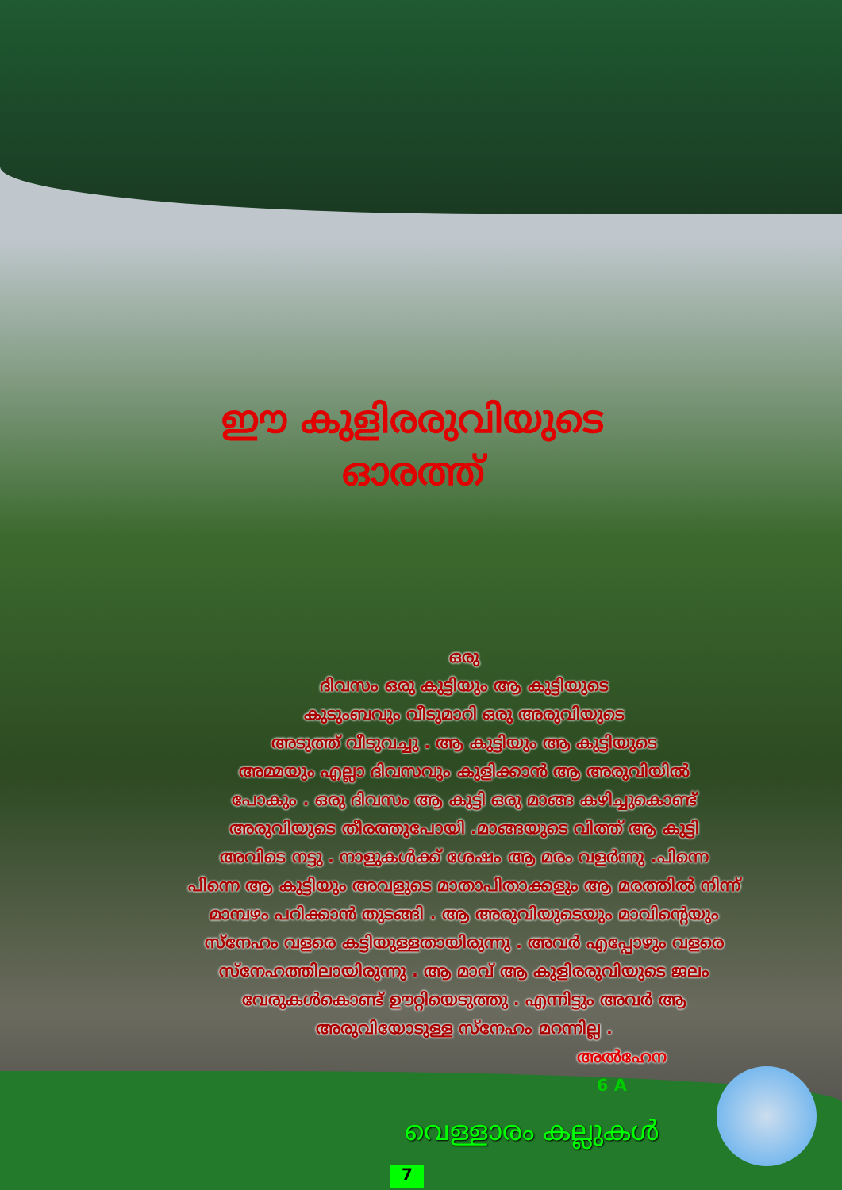ഈ കുളിരരുവിയുടെ
ഓരത്ത്
ഒരു
ദിവസം ഒരു കുട്ടിയും ആ കുട്ടിയുടെ
കുടുംബവും വീടുമാറി ഒരു അരുവിയുടെ
അടുത്ത് വീടുവച്ചു . ആ കുട്ടിയും ആ കുട്ടിയുടെ
അമ്മയും എല്ലാ ദിവസവും കുളിക്കാൻ ആ അരുവിയിൽ
പോകും . ഒരു ദിവസം ആ കുട്ടി ഒരു മാങ്ങ കഴിച്ചുകൊണ്ട്
അരുവിയുടെ തീരത്തുപോയി .മാങ്ങയുടെ വിത്ത് ആ കുട്ടി
അവിടെ നട്ടു . നാളുകൾക്ക് ശേഷം ആ മരം വളർന്നു .പിന്നെ
പിന്നെ ആ കുട്ടിയും അവളുടെ മാതാപിതാക്കളും ആ മരത്തിൽ നിന്ന്
മാമ്പഴം പറിക്കാൻ തുടങ്ങി . ആ അരുവിയുടെയും മാവിന്റെയും
സ്നേഹം വളരെ കട്ടിയുള്ളതായിരുന്നു . അവർ എപ്പോഴും വളരെ
സ്നേഹത്തിലായിരുന്നു . ആ മാവ് ആ കുളിരരുവിയുടെ ജലം
വേരുകൾകൊണ്ട് ഊറ്റിയെടുത്തു . എന്നിട്ടും അവർ ആ
അരുവിയോടുള്ള സ്നേഹം മറന്നില്ല .
അൽഹേന
6 A
വെള്ളാരം കല്ലുകൾ
7